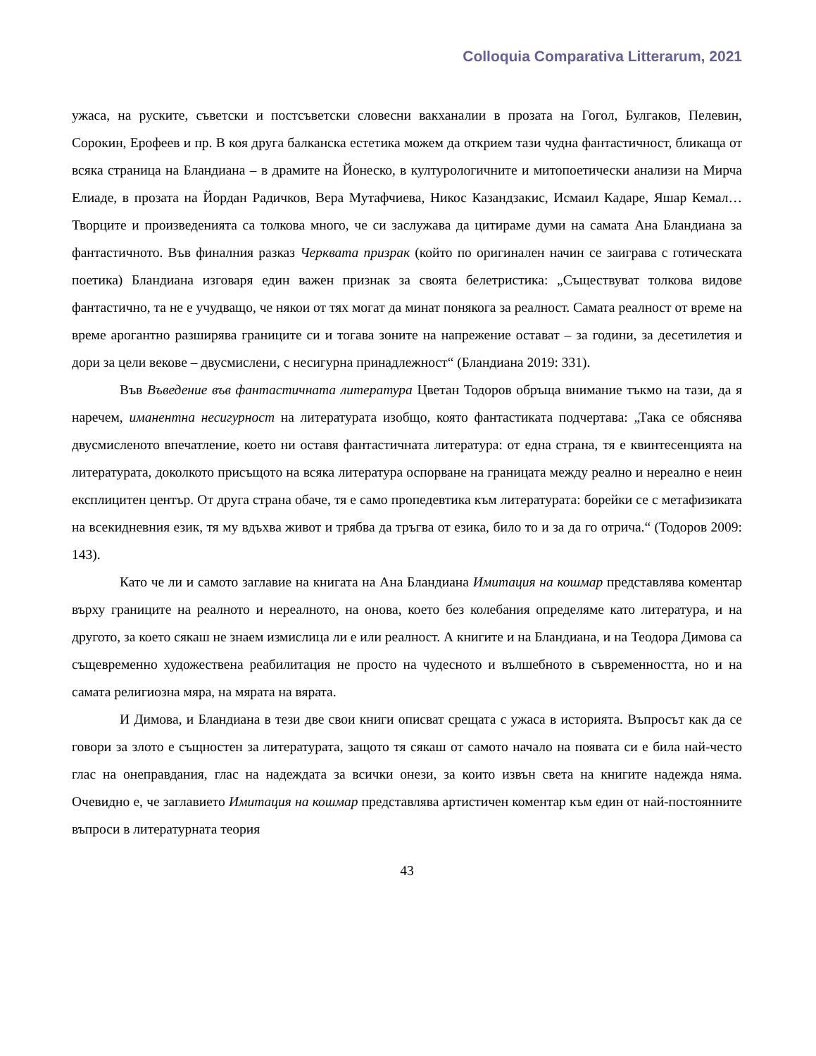Colloquia Comparativa Litterarum, 2021
ужаса, на руските, съветски и постсъветски словесни вакханалии в прозата на Гогол, Булгаков, Пелевин, Сорокин, Ерофеев и пр. В коя друга балканска естетика можем да открием тази чудна фантастичност, бликаща от всяка страница на Бландиана – в драмите на Йонеско, в културологичните и митопоетически анализи на Мирча Елиаде, в прозата на Йордан Радичков, Вера Мутафчиева, Никос Казандзакис, Исмаил Кадаре, Яшар Кемал… Творците и произведенията са толкова много, че си заслужава да цитираме думи на самата Ана Бландиана за фантастичното. Във финалния разказ Черквата призрак (който по оригинален начин се заиграва с готическата поетика) Бландиана изговаря един важен признак за своята белетристика: „Съществуват толкова видове фантастично, та не е учудващо, че някои от тях могат да минат понякога за реалност. Самата реалност от време на време арогантно разширява границите си и тогава зоните на напрежение остават – за години, за десетилетия и дори за цели векове – двусмислени, с несигурна принадлежност“ (Бландиана 2019: 331).
Във Въведение във фантастичната литература Цветан Тодоров обръща внимание тъкмо на тази, да я наречем, иманентна несигурност на литературата изобщо, която фантастиката подчертава: „Така се обяснява двусмисленото впечатление, което ни оставя фантастичната литература: от една страна, тя е квинтесенцията на литературата, доколкото присъщото на всяка литература оспорване на границата между реално и нереално е неин експлицитен център. От друга страна обаче, тя е само пропедевтика към литературата: борейки се с метафизиката на всекидневния език, тя му вдъхва живот и трябва да тръгва от езика, било то и за да го отрича.“ (Тодоров 2009: 143).
Като че ли и самото заглавие на книгата на Ана Бландиана Имитация на кошмар представлява коментар върху границите на реалното и нереалното, на онова, което без колебания определяме като литература, и на другото, за което сякаш не знаем измислица ли е или реалност. А книгите и на Бландиана, и на Теодора Димова са същевременно художествена реабилитация не просто на чудесното и вълшебното в съвременността, но и на самата религиозна мяра, на мярата на вярата.
И Димова, и Бландиана в тези две свои книги описват срещата с ужаса в историята. Въпросът как да се говори за злото е същностен за литературата, защото тя сякаш от самото начало на появата си е била най-често глас на онеправдания, глас на надеждата за всички онези, за които извън света на книгите надежда няма. Очевидно е, че заглавието Имитация на кошмар представлява артистичен коментар към един от най-постоянните въпроси в литературната теория
43